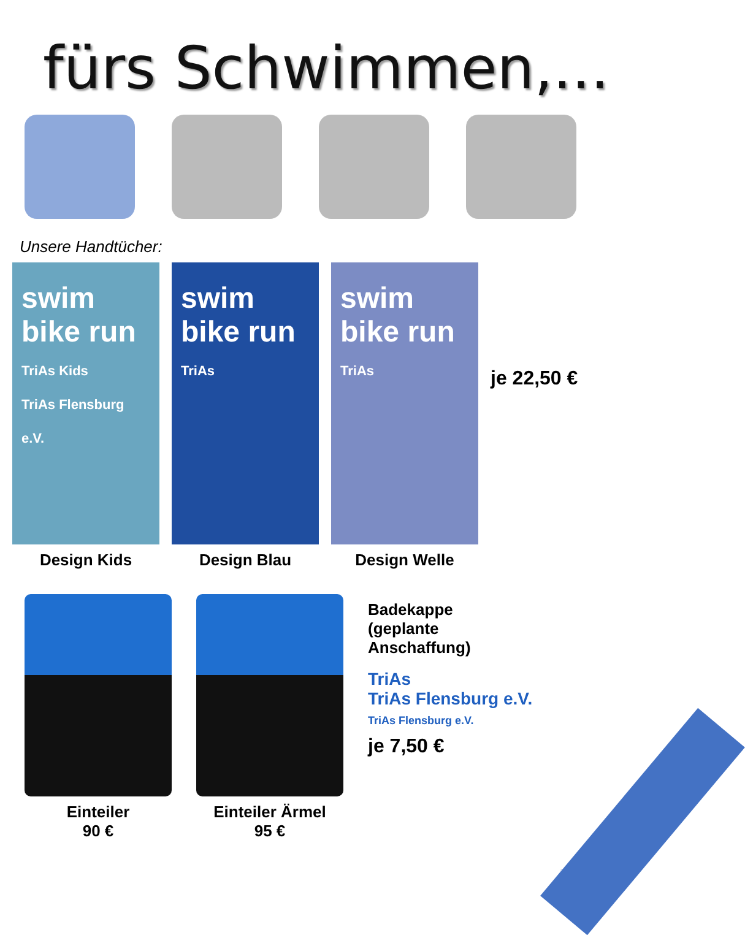fürs Schwimmen,...
Unsere Handtücher:
swim bike run
TriAs Kids
TriAs Flensburg e.V.
Design Kids
swim bike run
TriAs
Design Blau
swim bike run
TriAs
Design Welle
je 22,50 €
Einteiler
90 €
Einteiler Ärmel
95 €
Badekappe
(geplante
Anschaffung)
TriAs
TriAs Flensburg e.V.
TriAs Flensburg e.V.
je 7,50 €
12